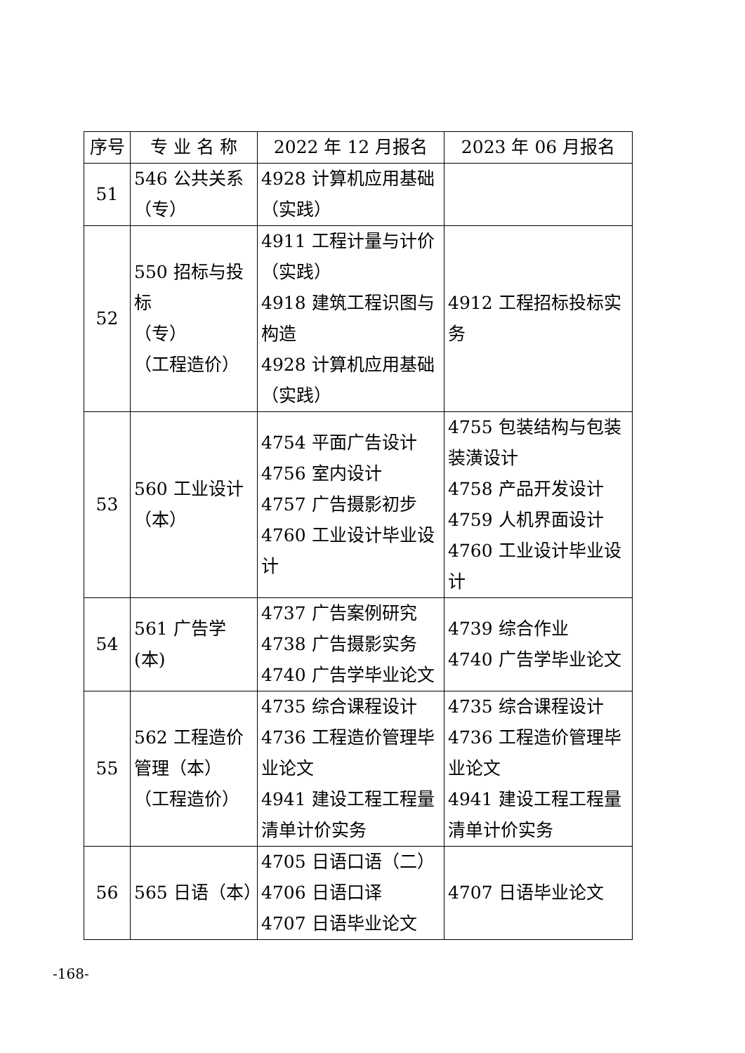| 序号 | 专 业 名 称 | 2022 年 12 月报名 | 2023 年 06 月报名 |
| --- | --- | --- | --- |
| 51 | 546 公共关系 （专） | 4928 计算机应用基础 （实践） | |
| 52 | 550 招标与投标 （专） （工程造价） | 4911 工程计量与计价 （实践） 4918 建筑工程识图与构造 4928 计算机应用基础 （实践） | 4912 工程招标投标实务 |
| 53 | 560 工业设计 （本） | 4754 平面广告设计 4756 室内设计 4757 广告摄影初步 4760 工业设计毕业设计 | 4755 包装结构与包装装潢设计 4758 产品开发设计 4759 人机界面设计 4760 工业设计毕业设计 |
| 54 | 561 广告学(本) | 4737 广告案例研究 4738 广告摄影实务 4740 广告学毕业论文 | 4739 综合作业 4740 广告学毕业论文 |
| 55 | 562 工程造价管理（本） （工程造价） | 4735 综合课程设计 4736 工程造价管理毕业论文 4941 建设工程工程量清单计价实务 | 4735 综合课程设计 4736 工程造价管理毕业论文 4941 建设工程工程量清单计价实务 |
| 56 | 565 日语（本） | 4705 日语口语（二） 4706 日语口译 4707 日语毕业论文 | 4707 日语毕业论文 |
-168-